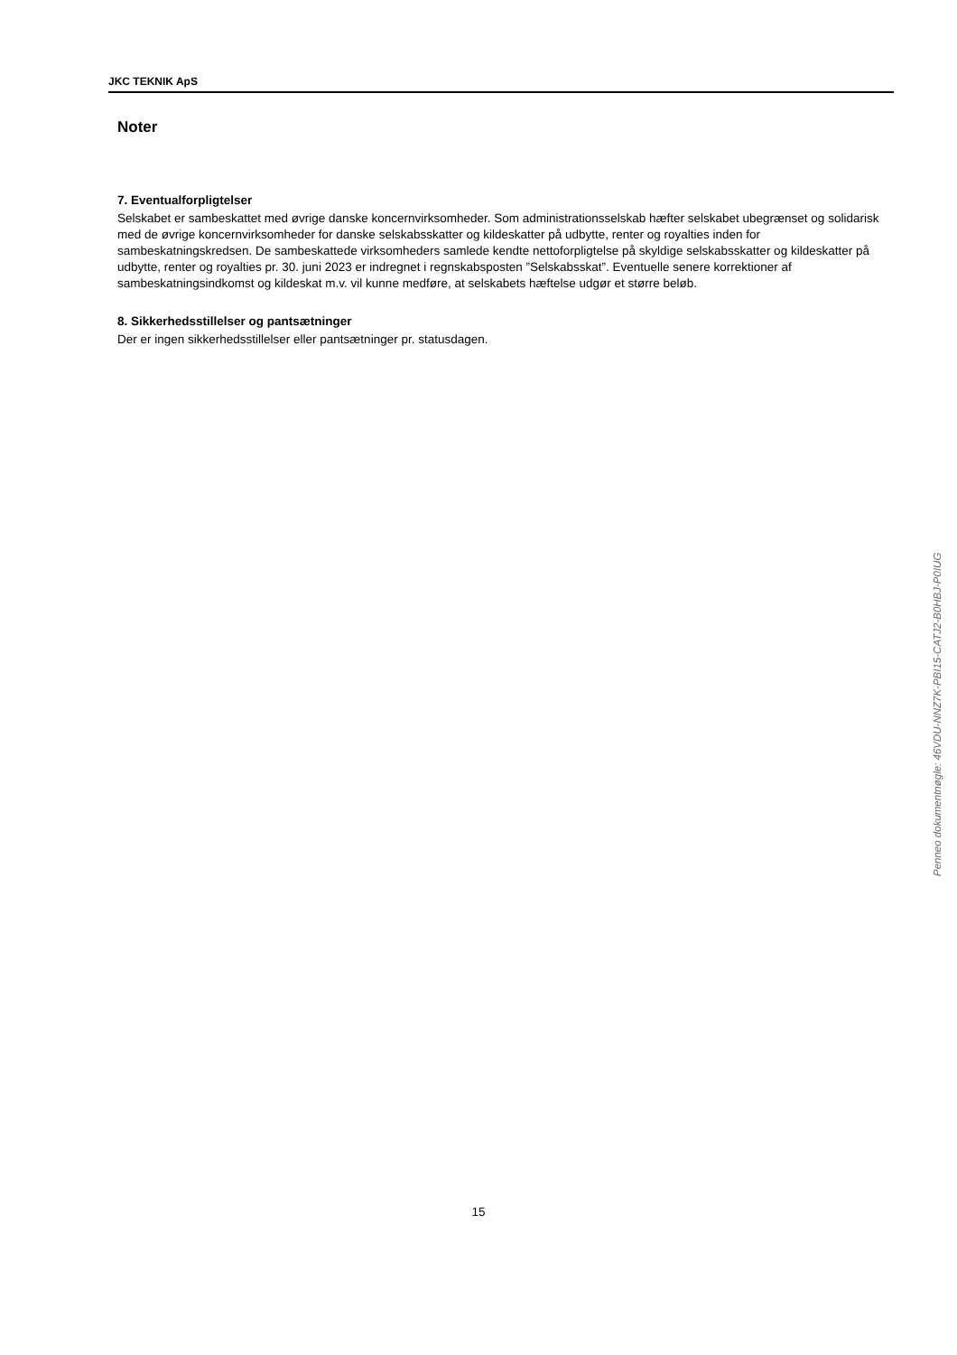JKC TEKNIK ApS
Noter
7. Eventualforpligtelser
Selskabet er sambeskattet med øvrige danske koncernvirksomheder. Som administrationsselskab hæfter selskabet ubegrænset og solidarisk med de øvrige koncernvirksomheder for danske selskabsskatter og kildeskatter på udbytte, renter og royalties inden for sambeskatningskredsen. De sambeskattede virksomheders samlede kendte nettoforpligtelse på skyldige selskabsskatter og kildeskatter på udbytte, renter og royalties pr. 30. juni 2023 er indregnet i regnskabsposten ”Selskabsskat”. Eventuelle senere korrektioner af sambeskatningsindkomst og kildeskat m.v. vil kunne medføre, at selskabets hæftelse udgør et større beløb.
8. Sikkerhedsstillelser og pantsætninger
Der er ingen sikkerhedsstillelser eller pantsætninger pr. statusdagen.
Penneo dokumentnøgle: 46VDU-NNZ7K-PBI15-CATJ2-B0HBJ-P0IUG
15